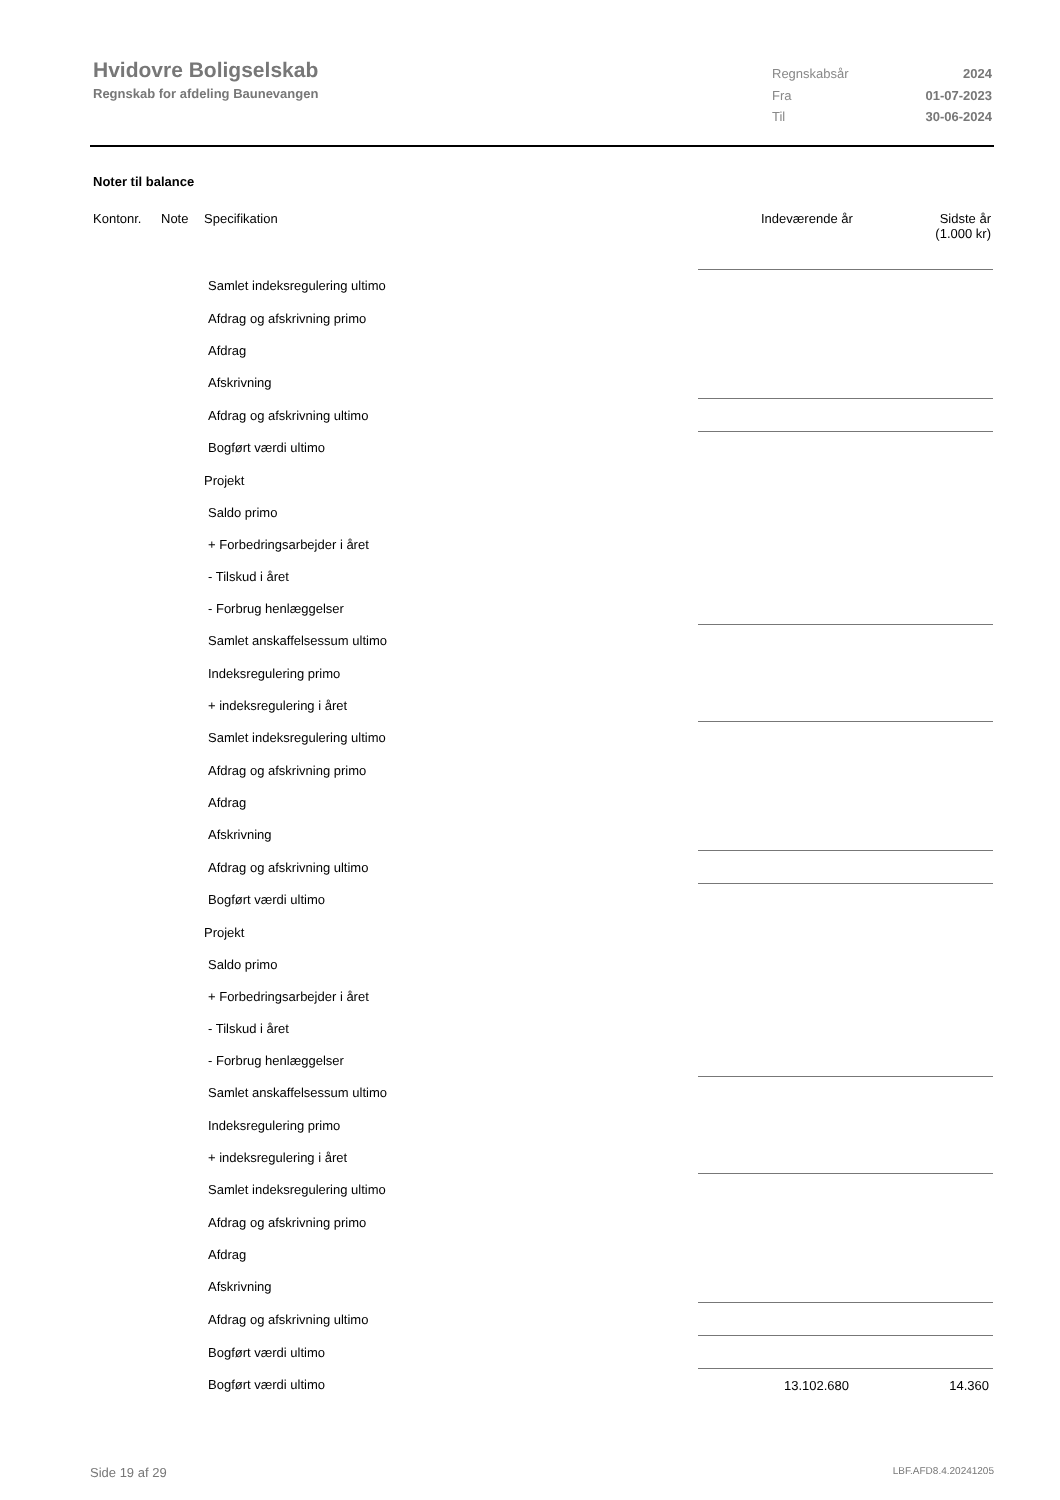Hvidovre Boligselskab
Regnskab for afdeling Baunevangen
Regnskabsår 2024
Fra 01-07-2023
Til 30-06-2024
Noter til balance
Kontonr. Note Specifikation Indeværende år Sidste år
(1.000 kr)
| Samlet indeksregulering ultimo | | | |
| Afdrag og afskrivning primo | | | |
| Afdrag | | | |
| Afskrivning | | | |
| Afdrag og afskrivning ultimo | | | |
| Bogført værdi ultimo | | | |
| Projekt | | | |
| Saldo primo | | | |
| + Forbedringsarbejder i året | | | |
| - Tilskud i året | | | |
| - Forbrug henlæggelser | | | |
| Samlet anskaffelsessum ultimo | | | |
| Indeksregulering primo | | | |
| + indeksregulering i året | | | |
| Samlet indeksregulering ultimo | | | |
| Afdrag og afskrivning primo | | | |
| Afdrag | | | |
| Afskrivning | | | |
| Afdrag og afskrivning ultimo | | | |
| Bogført værdi ultimo | | | |
| Projekt | | | |
| Saldo primo | | | |
| + Forbedringsarbejder i året | | | |
| - Tilskud i året | | | |
| - Forbrug henlæggelser | | | |
| Samlet anskaffelsessum ultimo | | | |
| Indeksregulering primo | | | |
| + indeksregulering i året | | | |
| Samlet indeksregulering ultimo | | | |
| Afdrag og afskrivning primo | | | |
| Afdrag | | | |
| Afskrivning | | | |
| Afdrag og afskrivning ultimo | | | |
| Bogført værdi ultimo | | | |
| Bogført værdi ultimo | | 13.102.680 | 14.360 |
Side 19 af 29 LBF.AFD8.4.20241205